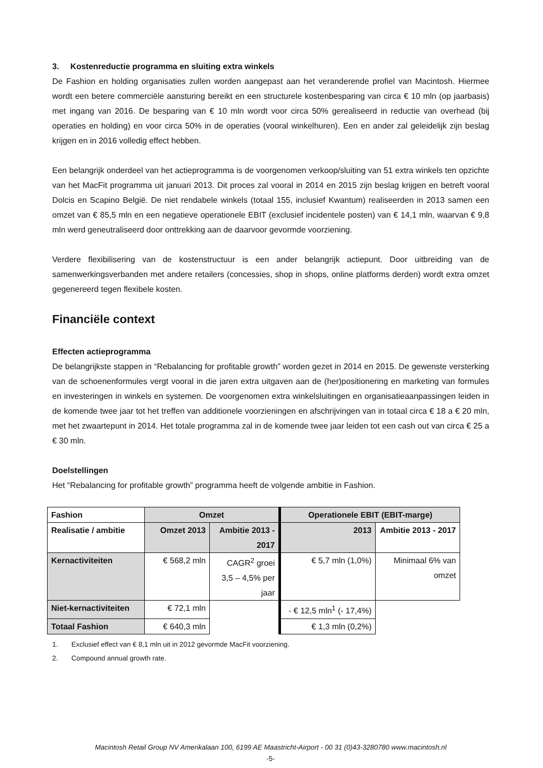3. Kostenreductie programma en sluiting extra winkels
De Fashion en holding organisaties zullen worden aangepast aan het veranderende profiel van Macintosh. Hiermee wordt een betere commerciële aansturing bereikt en een structurele kostenbesparing van circa € 10 mln (op jaarbasis) met ingang van 2016. De besparing van € 10 mln wordt voor circa 50% gerealiseerd in reductie van overhead (bij operaties en holding) en voor circa 50% in de operaties (vooral winkelhuren). Een en ander zal geleidelijk zijn beslag krijgen en in 2016 volledig effect hebben.
Een belangrijk onderdeel van het actieprogramma is de voorgenomen verkoop/sluiting van 51 extra winkels ten opzichte van het MacFit programma uit januari 2013. Dit proces zal vooral in 2014 en 2015 zijn beslag krijgen en betreft vooral Dolcis en Scapino België. De niet rendabele winkels (totaal 155, inclusief Kwantum) realiseerden in 2013 samen een omzet van € 85,5 mln en een negatieve operationele EBIT (exclusief incidentele posten) van € 14,1 mln, waarvan € 9,8 mln werd geneutraliseerd door onttrekking aan de daarvoor gevormde voorziening.
Verdere flexibilisering van de kostenstructuur is een ander belangrijk actiepunt. Door uitbreiding van de samenwerkingsverbanden met andere retailers (concessies, shop in shops, online platforms derden) wordt extra omzet gegenereerd tegen flexibele kosten.
Financiële context
Effecten actieprogramma
De belangrijkste stappen in “Rebalancing for profitable growth” worden gezet in 2014 en 2015. De gewenste versterking van de schoenenformules vergt vooral in die jaren extra uitgaven aan de (her)positionering en marketing van formules en investeringen in winkels en systemen. De voorgenomen extra winkelsluitingen en organisatieaanpassingen leiden in de komende twee jaar tot het treffen van additionele voorzieningen en afschrijvingen van in totaal circa € 18 a € 20 mln, met het zwaartepunt in 2014. Het totale programma zal in de komende twee jaar leiden tot een cash out van circa € 25 a € 30 mln.
Doelstellingen
Het “Rebalancing for profitable growth” programma heeft de volgende ambitie in Fashion.
| Fashion | Omzet | | Operationele EBIT (EBIT-marge) | |
| Realisatie / ambitie | Omzet 2013 | Ambitie 2013 - 2017 | 2013 | Ambitie 2013 - 2017 |
| Kernactiviteiten | € 568,2 mln | CAGR<sup>2</sup> groei 3,5 – 4,5% per jaar | € 5,7 mln (1,0%) | Minimaal 6% van omzet |
| Niet-kernactiviteiten | € 72,1 mln | | - € 12,5 mln<sup>1</sup> (- 17,4%) | |
| Totaal Fashion | € 640,3 mln | | € 1,3 mln (0,2%) | |
1. Exclusief effect van € 8,1 mln uit in 2012 gevormde MacFit voorziening.
2. Compound annual growth rate.
Macintosh Retail Group NV Amerikalaan 100, 6199 AE Maastricht-Airport - 00 31 (0)43-3280780 www.macintosh.nl
-5-